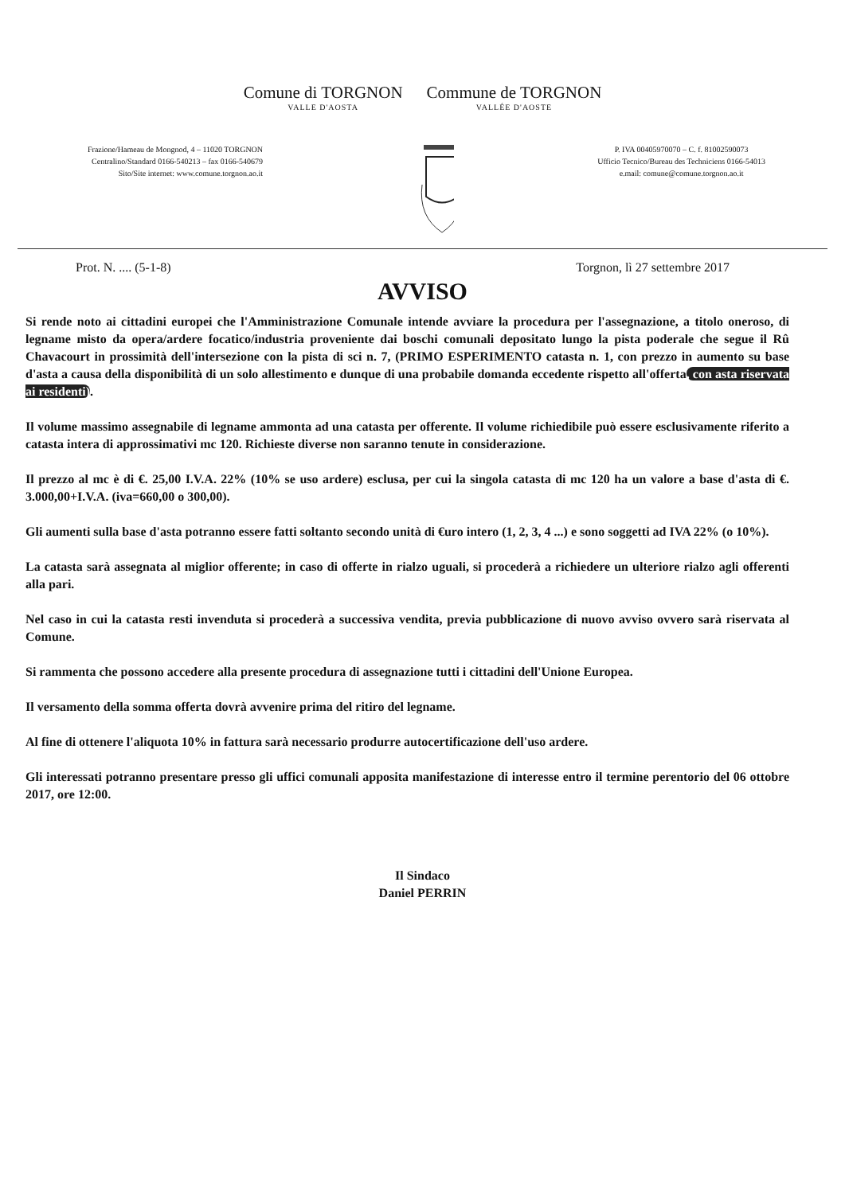Comune di TORGNON
VALLE D'AOSTA
Commune de TORGNON
VALLÉE D'AOSTE
Frazione/Hameau de Mongnod, 4 – 11020 TORGNON
Centralino/Standard 0166-540213 – fax 0166-540679
Sito/Site internet: www.comune.torgnon.ao.it
P. IVA 00405970070 – C. f. 81002590073
Ufficio Tecnico/Bureau des Techniciens 0166-54013
e.mail: comune@comune.torgnon.ao.it
Prot. N. .... (5-1-8) Torgnon, lì 27 settembre 2017
AVVISO
Si rende noto ai cittadini europei che l'Amministrazione Comunale intende avviare la procedura per l'assegnazione, a titolo oneroso, di legname misto da opera/ardere focatico/industria proveniente dai boschi comunali depositato lungo la pista poderale che segue il Rû Chavacourt in prossimità dell'intersezione con la pista di sci n. 7, (PRIMO ESPERIMENTO catasta n. 1, con prezzo in aumento su base d'asta a causa della disponibilità di un solo allestimento e dunque di una probabile domanda eccedente rispetto all'offerta, con asta riservata ai residenti).
Il volume massimo assegnabile di legname ammonta ad una catasta per offerente. Il volume richiedibile può essere esclusivamente riferito a catasta intera di approssimativi mc 120. Richieste diverse non saranno tenute in considerazione.
Il prezzo al mc è di €. 25,00 I.V.A. 22% (10% se uso ardere) esclusa, per cui la singola catasta di mc 120 ha un valore a base d'asta di €. 3.000,00+I.V.A. (iva=660,00 o 300,00).
Gli aumenti sulla base d'asta potranno essere fatti soltanto secondo unità di €uro intero (1, 2, 3, 4 ...) e sono soggetti ad IVA 22% (o 10%).
La catasta sarà assegnata al miglior offerente; in caso di offerte in rialzo uguali, si procederà a richiedere un ulteriore rialzo agli offerenti alla pari.
Nel caso in cui la catasta resti invenduta si procederà a successiva vendita, previa pubblicazione di nuovo avviso ovvero sarà riservata al Comune.
Si rammenta che possono accedere alla presente procedura di assegnazione tutti i cittadini dell'Unione Europea.
Il versamento della somma offerta dovrà avvenire prima del ritiro del legname.
Al fine di ottenere l'aliquota 10% in fattura sarà necessario produrre autocertificazione dell'uso ardere.
Gli interessati potranno presentare presso gli uffici comunali apposita manifestazione di interesse entro il termine perentorio del 06 ottobre 2017, ore 12:00.
Il Sindaco
Daniel PERRIN